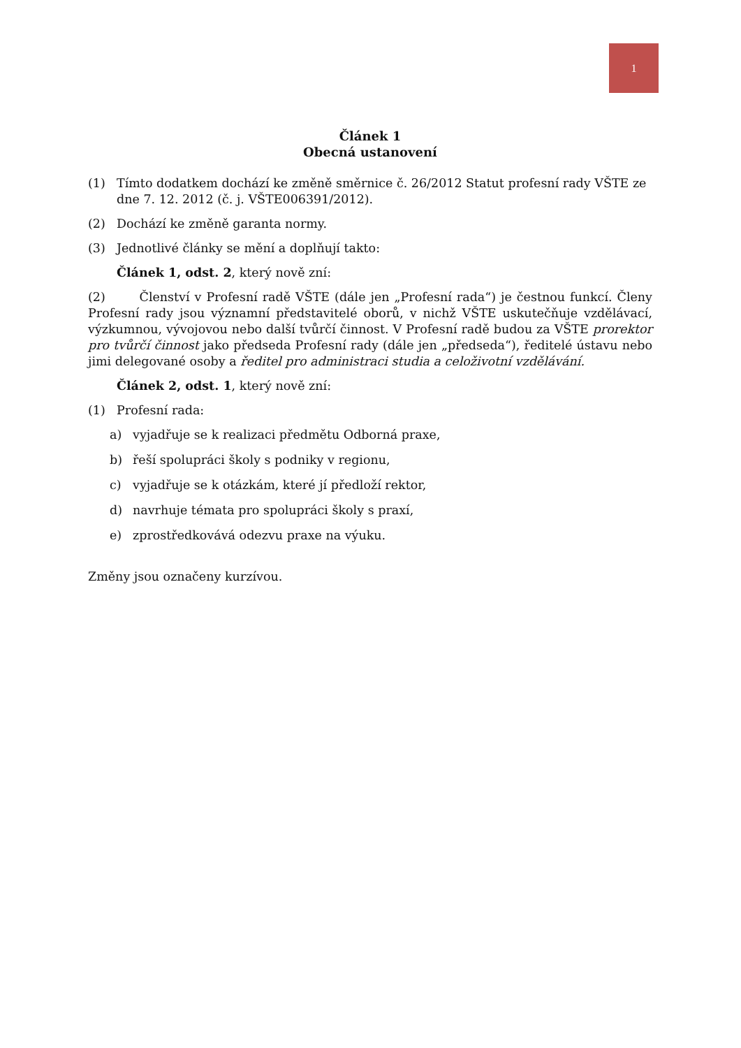1
Článek 1
Obecná ustanovení
(1) Tímto dodatkem dochází ke změně směrnice č. 26/2012 Statut profesní rady VŠTE ze dne 7. 12. 2012 (č. j. VŠTE006391/2012).
(2) Dochází ke změně garanta normy.
(3) Jednotlivé články se mění a doplňují takto:
Článek 1, odst. 2, který nově zní:
(2) Členství v Profesní radě VŠTE (dále jen „Profesní rada“) je čestnou funkcí. Členy Profesní rady jsou významní představitelé oborů, v nichž VŠTE uskutečňuje vzdělávací, výzkumnou, vývojovou nebo další tvůrčí činnost. V Profesní radě budou za VŠTE prorektor pro tvůrčí činnost jako předseda Profesní rady (dále jen „předseda“), ředitelé ústavu nebo jimi delegované osoby a ředitel pro administraci studia a celoživotní vzdělávání.
Článek 2, odst. 1, který nově zní:
(1) Profesní rada:
a) vyjadřuje se k realizaci předmětu Odborná praxe,
b) řeší spolupráci školy s podniky v regionu,
c) vyjadřuje se k otázkám, které jí předloží rektor,
d) navrhuje témata pro spolupráci školy s praxí,
e) zprostředkovává odezvu praxe na výuku.
Změny jsou označeny kurzívou.